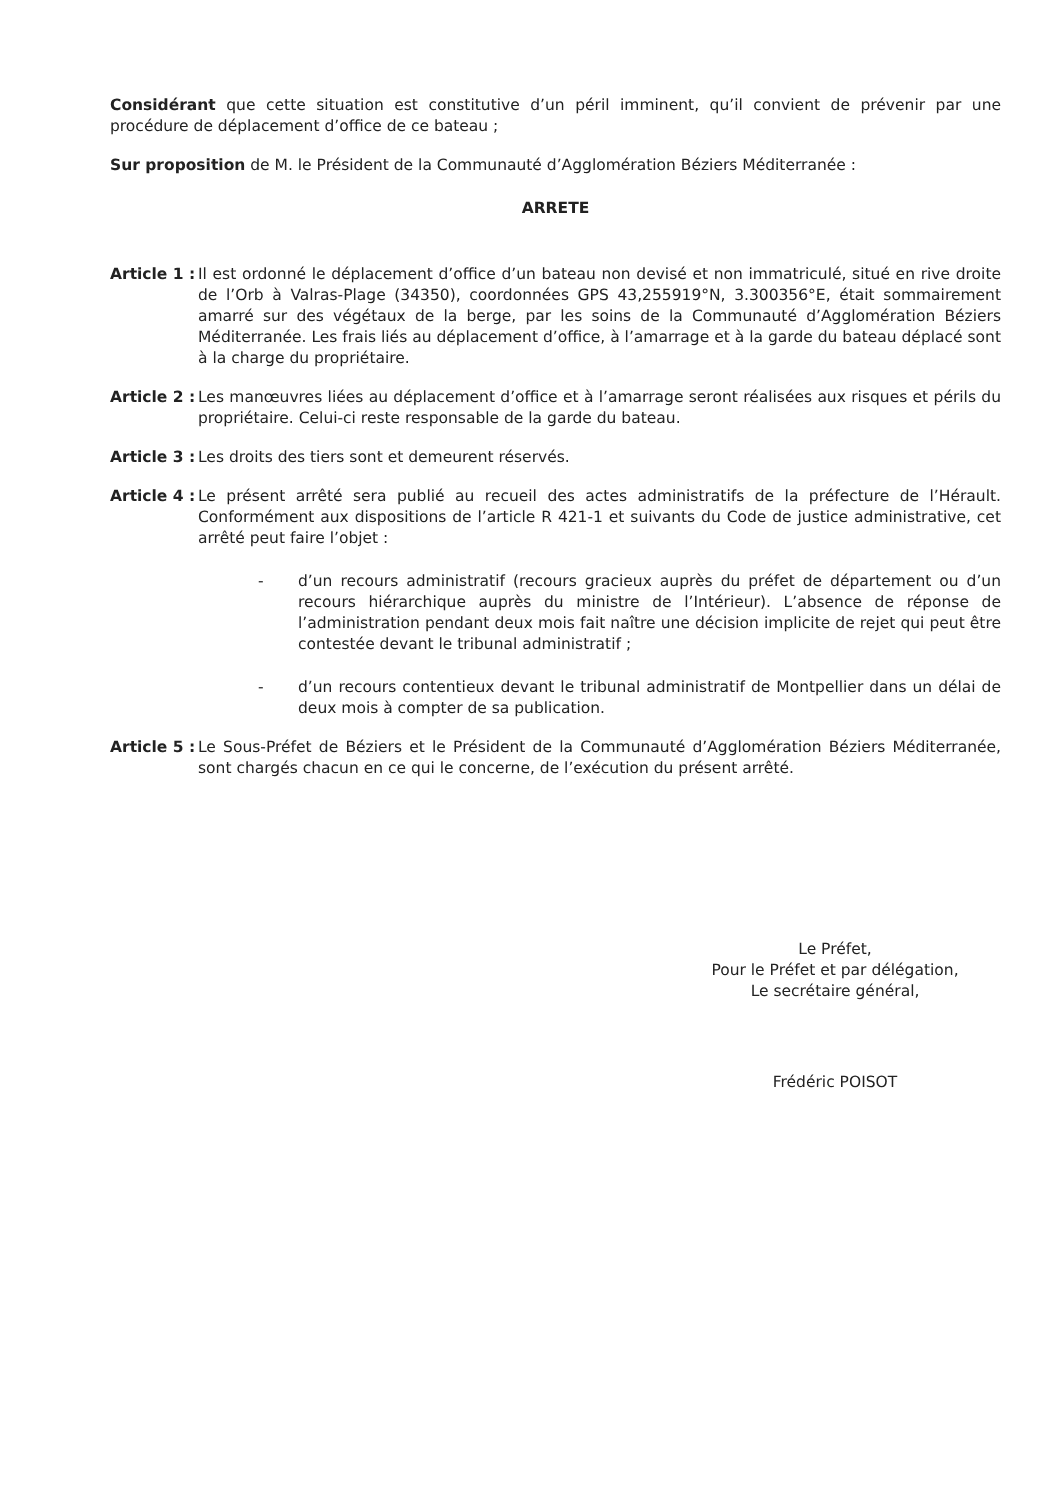Considérant que cette situation est constitutive d’un péril imminent, qu’il convient de prévenir par une procédure de déplacement d’office de ce bateau ;
Sur proposition de M. le Président de la Communauté d’Agglomération Béziers Méditerranée :
ARRETE
Article 1 : Il est ordonné le déplacement d’office d’un bateau non devisé et non immatriculé, situé en rive droite de l’Orb à Valras-Plage (34350), coordonnées GPS 43,255919°N, 3.300356°E, était sommairement amarré sur des végétaux de la berge, par les soins de la Communauté d’Agglomération Béziers Méditerranée. Les frais liés au déplacement d’office, à l’amarrage et à la garde du bateau déplacé sont à la charge du propriétaire.
Article 2 : Les manœuvres liées au déplacement d’office et à l’amarrage seront réalisées aux risques et périls du propriétaire. Celui-ci reste responsable de la garde du bateau.
Article 3 : Les droits des tiers sont et demeurent réservés.
Article 4 : Le présent arrêté sera publié au recueil des actes administratifs de la préfecture de l’Hérault. Conformément aux dispositions de l’article R 421-1 et suivants du Code de justice administrative, cet arrêté peut faire l’objet :
- d’un recours administratif (recours gracieux auprès du préfet de département ou d’un recours hiérarchique auprès du ministre de l’Intérieur). L’absence de réponse de l’administration pendant deux mois fait naître une décision implicite de rejet qui peut être contestée devant le tribunal administratif ;
- d’un recours contentieux devant le tribunal administratif de Montpellier dans un délai de deux mois à compter de sa publication.
Article 5 : Le Sous-Préfet de Béziers et le Président de la Communauté d’Agglomération Béziers Méditerranée, sont chargés chacun en ce qui le concerne, de l’exécution du présent arrêté.
Le Préfet,
Pour le Préfet et par délégation,
Le secrétaire général,
Frédéric POISOT